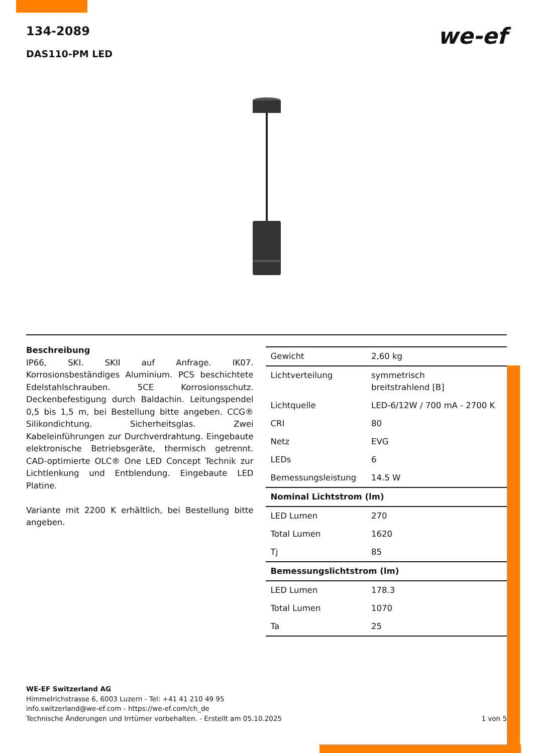we-ef
134-2089
DAS110-PM LED
Beschreibung
IP66, SKI. SKII auf Anfrage. IK07. Korrosionsbeständiges Aluminium. PCS beschichtete Edelstahlschrauben. 5CE Korrosionsschutz. Deckenbefestigung durch Baldachin. Leitungspendel 0,5 bis 1,5 m, bei Bestellung bitte angeben. CCG® Silikondichtung. Sicherheitsglas. Zwei Kabeleinführungen zur Durchverdrahtung. Eingebaute elektronische Betriebsgeräte, thermisch getrennt. CAD-optimierte OLC® One LED Concept Technik zur Lichtlenkung und Entblendung. Eingebaute LED Platine.
Variante mit 2200 K erhältlich, bei Bestellung bitte angeben.
| Gewicht | 2,60 kg |
| Lichtverteilung | symmetrisch breitstrahlend [B] |
| Lichtquelle | LED-6/12W / 700 mA - 2700 K |
| CRI | 80 |
| Netz | EVG |
| LEDs | 6 |
| Bemessungsleistung | 14.5 W |
| Nominal Lichtstrom (lm) | |
| LED Lumen | 270 |
| Total Lumen | 1620 |
| Tj | 85 |
| Bemessungslichtstrom (lm) | |
| LED Lumen | 178.3 |
| Total Lumen | 1070 |
| Ta | 25 |
WE-EF Switzerland AG
Himmelrichstrasse 6, 6003 Luzern - Tel: +41 41 210 49 95
info.switzerland@we-ef.com - https://we-ef.com/ch_de
Technische Änderungen und Irrtümer vorbehalten. - Erstellt am 05.10.2025 1 von 5